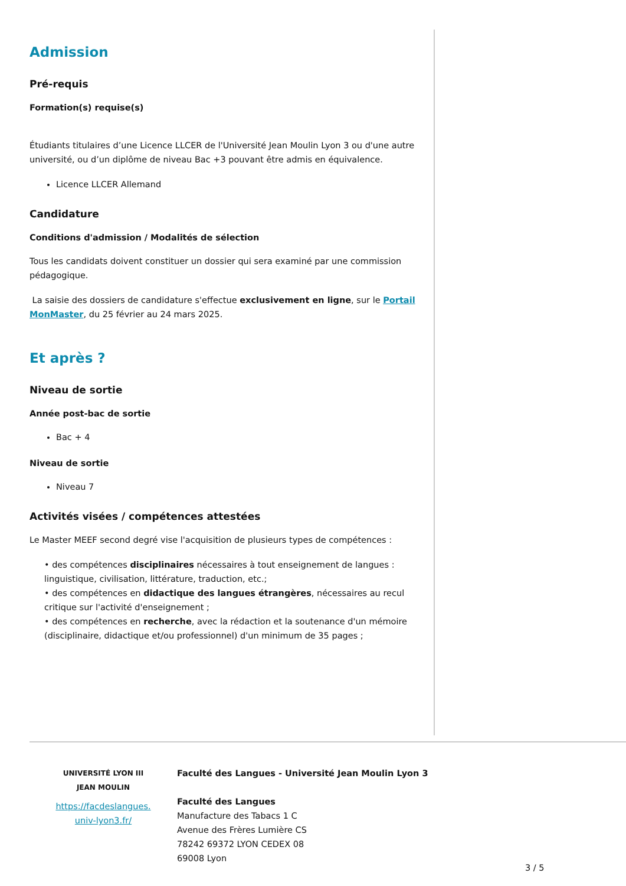Admission
Pré-requis
Formation(s) requise(s)
Étudiants titulaires d’une Licence LLCER de l'Université Jean Moulin Lyon 3 ou d'une autre université, ou d’un diplôme de niveau Bac +3 pouvant être admis en équivalence.
Licence LLCER Allemand
Candidature
Conditions d'admission / Modalités de sélection
Tous les candidats doivent constituer un dossier qui sera examiné par une commission pédagogique.
La saisie des dossiers de candidature s'effectue exclusivement en ligne, sur le Portail MonMaster, du 25 février au 24 mars 2025.
Et après ?
Niveau de sortie
Année post-bac de sortie
Bac + 4
Niveau de sortie
Niveau 7
Activités visées / compétences attestées
Le Master MEEF second degré vise l'acquisition de plusieurs types de compétences :
• des compétences disciplinaires nécessaires à tout enseignement de langues : linguistique, civilisation, littérature, traduction, etc.;
• des compétences en didactique des langues étrangères, nécessaires au recul critique sur l'activité d'enseignement ;
• des compétences en recherche, avec la rédaction et la soutenance d'un mémoire (disciplinaire, didactique et/ou professionnel) d'un minimum de 35 pages ;
UNIVERSITÉ LYON III
JEAN MOULIN
https://facdeslangues.
univ-lyon3.fr/
Faculté des Langues - Université Jean Moulin Lyon 3
Faculté des Langues
Manufacture des Tabacs 1 C
Avenue des Frères Lumière CS
78242 69372 LYON CEDEX 08
69008 Lyon
3 / 5